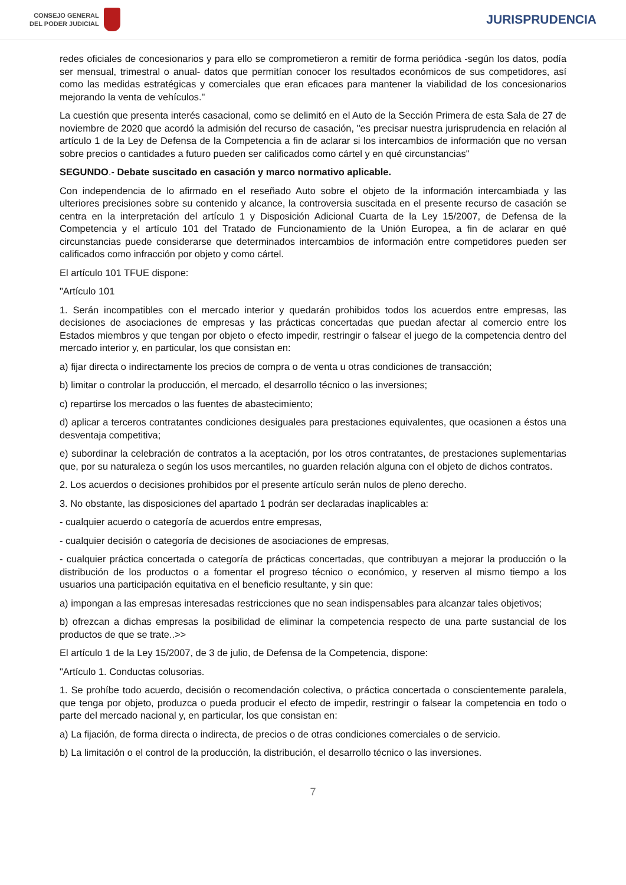CONSEJO GENERAL
DEL PODER JUDICIAL
JURISPRUDENCIA
redes oficiales de concesionarios y para ello se comprometieron a remitir de forma periódica -según los datos, podía ser mensual, trimestral o anual- datos que permitían conocer los resultados económicos de sus competidores, así como las medidas estratégicas y comerciales que eran eficaces para mantener la viabilidad de los concesionarios mejorando la venta de vehículos."
La cuestión que presenta interés casacional, como se delimitó en el Auto de la Sección Primera de esta Sala de 27 de noviembre de 2020 que acordó la admisión del recurso de casación, "es precisar nuestra jurisprudencia en relación al artículo 1 de la Ley de Defensa de la Competencia a fin de aclarar si los intercambios de información que no versan sobre precios o cantidades a futuro pueden ser calificados como cártel y en qué circunstancias"
SEGUNDO.- Debate suscitado en casación y marco normativo aplicable.
Con independencia de lo afirmado en el reseñado Auto sobre el objeto de la información intercambiada y las ulteriores precisiones sobre su contenido y alcance, la controversia suscitada en el presente recurso de casación se centra en la interpretación del artículo 1 y Disposición Adicional Cuarta de la Ley 15/2007, de Defensa de la Competencia y el artículo 101 del Tratado de Funcionamiento de la Unión Europea, a fin de aclarar en qué circunstancias puede considerarse que determinados intercambios de información entre competidores pueden ser calificados como infracción por objeto y como cártel.
El artículo 101 TFUE dispone:
"Artículo 101
1. Serán incompatibles con el mercado interior y quedarán prohibidos todos los acuerdos entre empresas, las decisiones de asociaciones de empresas y las prácticas concertadas que puedan afectar al comercio entre los Estados miembros y que tengan por objeto o efecto impedir, restringir o falsear el juego de la competencia dentro del mercado interior y, en particular, los que consistan en:
a) fijar directa o indirectamente los precios de compra o de venta u otras condiciones de transacción;
b) limitar o controlar la producción, el mercado, el desarrollo técnico o las inversiones;
c) repartirse los mercados o las fuentes de abastecimiento;
d) aplicar a terceros contratantes condiciones desiguales para prestaciones equivalentes, que ocasionen a éstos una desventaja competitiva;
e) subordinar la celebración de contratos a la aceptación, por los otros contratantes, de prestaciones suplementarias que, por su naturaleza o según los usos mercantiles, no guarden relación alguna con el objeto de dichos contratos.
2. Los acuerdos o decisiones prohibidos por el presente artículo serán nulos de pleno derecho.
3. No obstante, las disposiciones del apartado 1 podrán ser declaradas inaplicables a:
- cualquier acuerdo o categoría de acuerdos entre empresas,
- cualquier decisión o categoría de decisiones de asociaciones de empresas,
- cualquier práctica concertada o categoría de prácticas concertadas, que contribuyan a mejorar la producción o la distribución de los productos o a fomentar el progreso técnico o económico, y reserven al mismo tiempo a los usuarios una participación equitativa en el beneficio resultante, y sin que:
a) impongan a las empresas interesadas restricciones que no sean indispensables para alcanzar tales objetivos;
b) ofrezcan a dichas empresas la posibilidad de eliminar la competencia respecto de una parte sustancial de los productos de que se trate..>>
El artículo 1 de la Ley 15/2007, de 3 de julio, de Defensa de la Competencia, dispone:
"Artículo 1. Conductas colusorias.
1. Se prohíbe todo acuerdo, decisión o recomendación colectiva, o práctica concertada o conscientemente paralela, que tenga por objeto, produzca o pueda producir el efecto de impedir, restringir o falsear la competencia en todo o parte del mercado nacional y, en particular, los que consistan en:
a) La fijación, de forma directa o indirecta, de precios o de otras condiciones comerciales o de servicio.
b) La limitación o el control de la producción, la distribución, el desarrollo técnico o las inversiones.
7